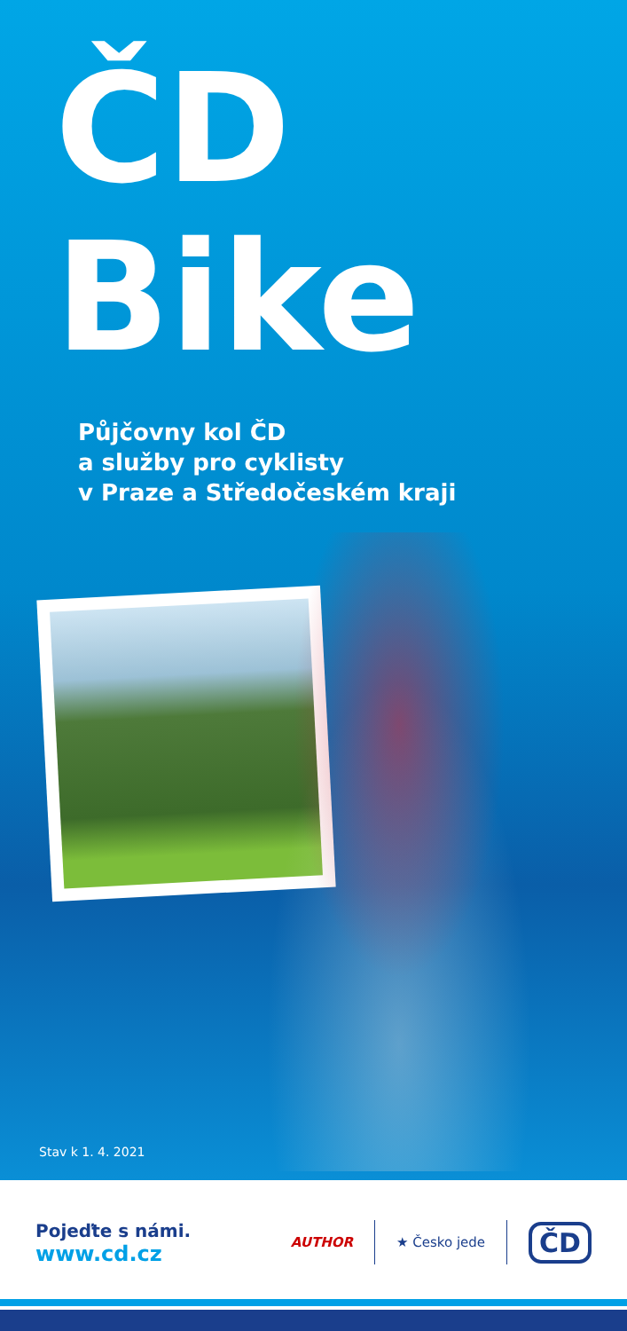ČD
Bike
Půjčovny kol ČD
a služby pro cyklisty
v Praze a Středočeském kraji
Stav k 1. 4. 2021
Pojeďte s námi.
www.cd.cz
AUTHOR ★ Česko jede
ČD